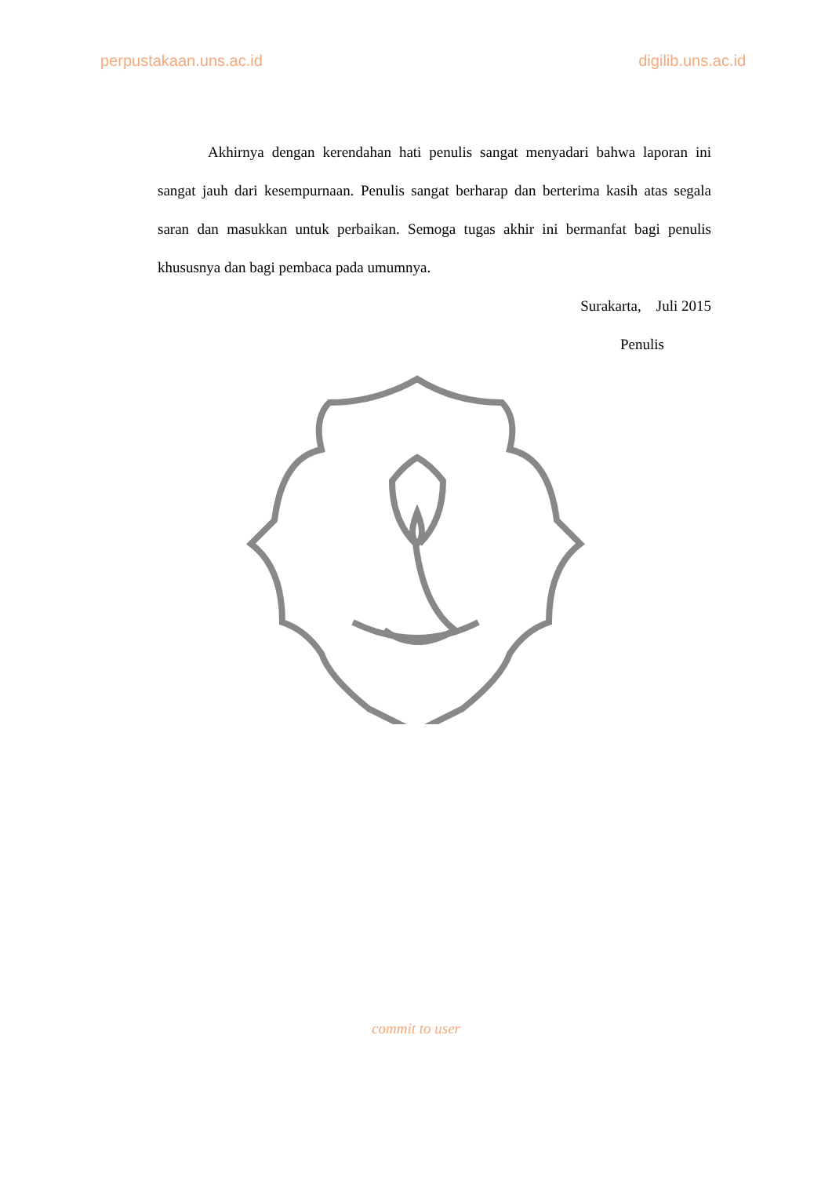perpustakaan.uns.ac.id digilib.uns.ac.id
Akhirnya dengan kerendahan hati penulis sangat menyadari bahwa laporan ini sangat jauh dari kesempurnaan. Penulis sangat berharap dan berterima kasih atas segala saran dan masukkan untuk perbaikan. Semoga tugas akhir ini bermanfat bagi penulis khususnya dan bagi pembaca pada umumnya.
Surakarta, Juli 2015
Penulis
commit to user